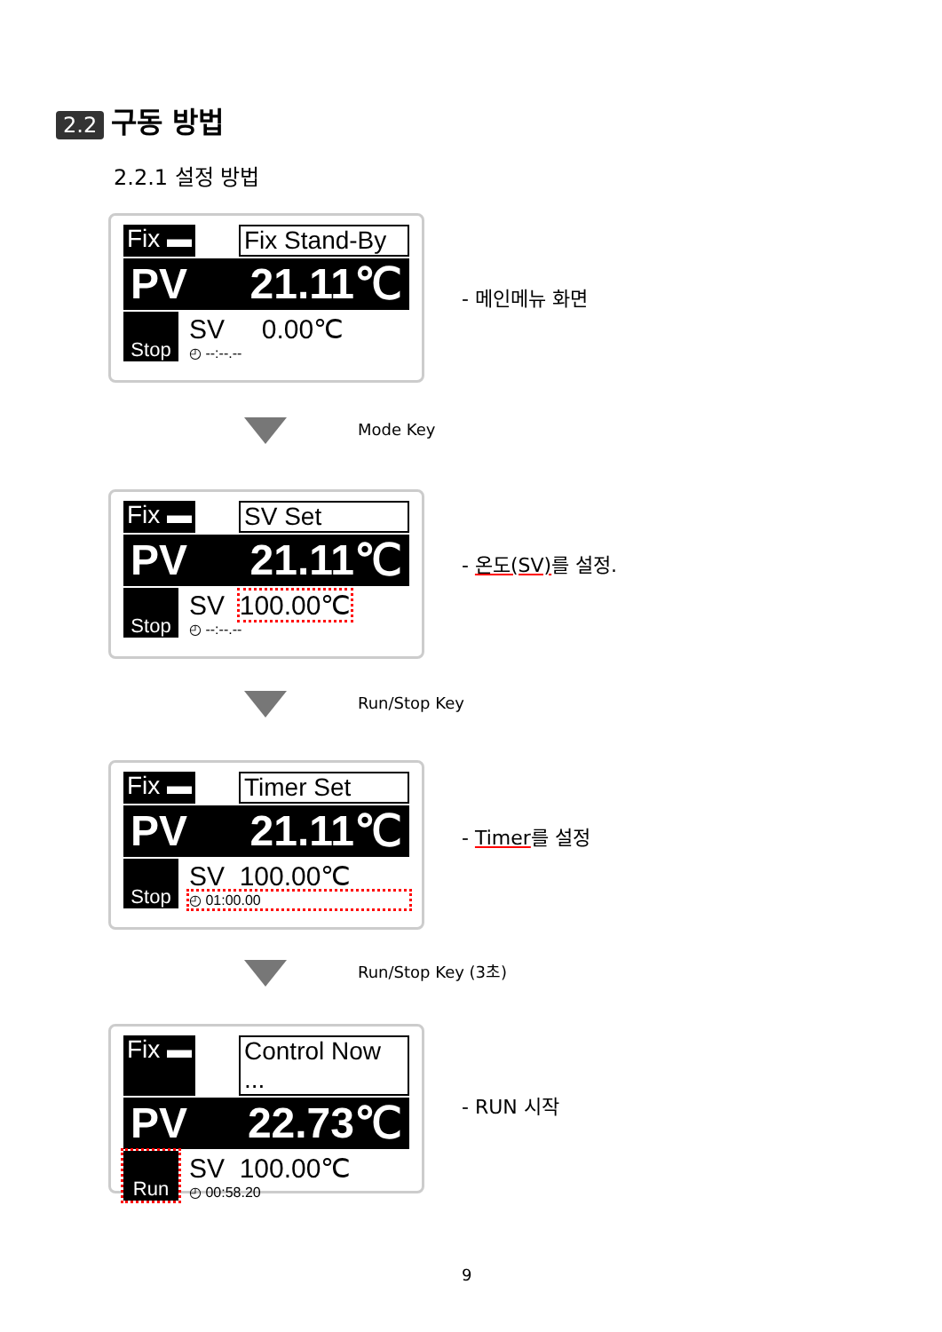2.2 구동 방법
2.2.1 설정 방법
Fix ▬ Fix Stand-By
PV 21.11℃
Stop
SV 0.00℃
◴ --:--.--
- 메인메뉴 화면
Mode Key
Fix ▬ SV Set
PV 21.11℃
Stop
SV 100.00℃
◴ --:--.--
- 온도(SV) 를 설정.
Run/Stop Key
Fix ▬ Timer Set
PV 21.11℃
Stop
SV 100.00℃
◴ 01:00.00
- Timer를 설정
Run/Stop Key (3초)
Fix ▬ Control Now ...
PV 22.73℃
Run
SV 100.00℃
◴ 00:58.20
- RUN 시작
9